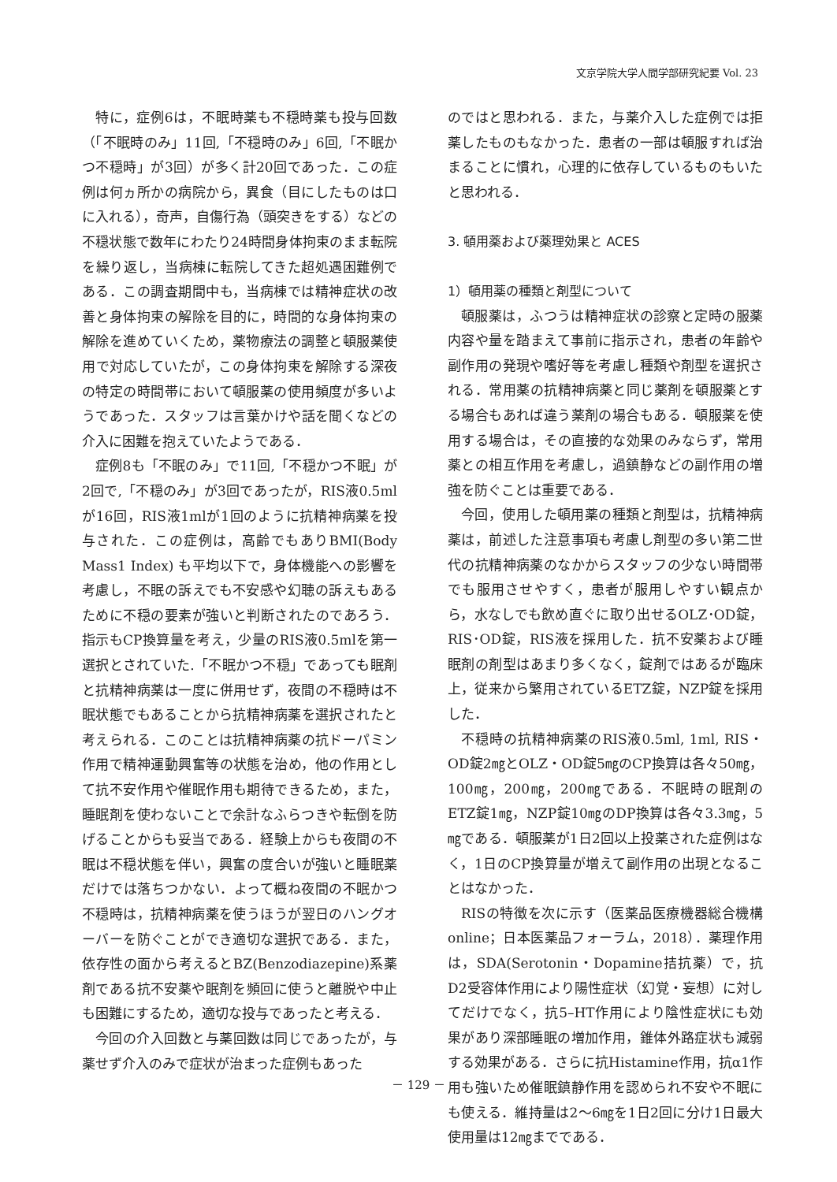文京学院大学人間学部研究紀要 Vol. 23
特に，症例6は，不眠時薬も不穏時薬も投与回数（「不眠時のみ」11回,「不穏時のみ」6回,「不眠かつ不穏時」が3回）が多く計20回であった．この症例は何ヵ所かの病院から，異食（目にしたものは口に入れる），奇声，自傷行為（頭突きをする）などの不穏状態で数年にわたり24時間身体拘束のまま転院を繰り返し，当病棟に転院してきた超処遇困難例である．この調査期間中も，当病棟では精神症状の改善と身体拘束の解除を目的に，時間的な身体拘束の解除を進めていくため，薬物療法の調整と頓服薬使用で対応していたが，この身体拘束を解除する深夜の特定の時間帯において頓服薬の使用頻度が多いようであった．スタッフは言葉かけや話を聞くなどの介入に困難を抱えていたようである．
症例8も「不眠のみ」で11回,「不穏かつ不眠」が2回で,「不穏のみ」が3回であったが，RIS液0.5mlが16回，RIS液1mlが1回のように抗精神病薬を投与された．この症例は，高齢でもありBMI(Body Mass1 Index) も平均以下で，身体機能への影響を考慮し，不眠の訴えでも不安感や幻聴の訴えもあるために不穏の要素が強いと判断されたのであろう．指示もCP換算量を考え，少量のRIS液0.5mlを第一選択とされていた.「不眠かつ不穏」であっても眠剤と抗精神病薬は一度に併用せず，夜間の不穏時は不眠状態でもあることから抗精神病薬を選択されたと考えられる．このことは抗精神病薬の抗ドーパミン作用で精神運動興奮等の状態を治め，他の作用として抗不安作用や催眠作用も期待できるため，また，睡眠剤を使わないことで余計なふらつきや転倒を防げることからも妥当である．経験上からも夜間の不眠は不穏状態を伴い，興奮の度合いが強いと睡眠薬だけでは落ちつかない．よって概ね夜間の不眠かつ不穏時は，抗精神病薬を使うほうが翌日のハングオーバーを防ぐことができ適切な選択である．また，依存性の面から考えるとBZ(Benzodiazepine)系薬剤である抗不安薬や眠剤を頻回に使うと離脱や中止も困難にするため，適切な投与であったと考える．
今回の介入回数と与薬回数は同じであったが，与薬せず介入のみで症状が治まった症例もあった
のではと思われる．また，与薬介入した症例では拒薬したものもなかった．患者の一部は頓服すれば治まることに慣れ，心理的に依存しているものもいたと思われる．
3. 頓用薬および薬理効果と ACES
1）頓用薬の種類と剤型について
頓服薬は，ふつうは精神症状の診察と定時の服薬内容や量を踏まえて事前に指示され，患者の年齢や副作用の発現や嗜好等を考慮し種類や剤型を選択される．常用薬の抗精神病薬と同じ薬剤を頓服薬とする場合もあれば違う薬剤の場合もある．頓服薬を使用する場合は，その直接的な効果のみならず，常用薬との相互作用を考慮し，過鎮静などの副作用の増強を防ぐことは重要である．
今回，使用した頓用薬の種類と剤型は，抗精神病薬は，前述した注意事項も考慮し剤型の多い第二世代の抗精神病薬のなかからスタッフの少ない時間帯でも服用させやすく，患者が服用しやすい観点から，水なしでも飲め直ぐに取り出せるOLZ･OD錠，RIS･OD錠，RIS液を採用した．抗不安薬および睡眠剤の剤型はあまり多くなく，錠剤ではあるが臨床上，従来から繁用されているETZ錠，NZP錠を採用した．
不穏時の抗精神病薬のRIS液0.5ml, 1ml, RIS・OD錠2㎎とOLZ・OD錠5㎎のCP換算は各々50㎎，100㎎，200㎎，200㎎である．不眠時の眠剤のETZ錠1㎎，NZP錠10㎎のDP換算は各々3.3㎎，5㎎である．頓服薬が1日2回以上投薬された症例はなく，1日のCP換算量が増えて副作用の出現となることはなかった．
RISの特徴を次に示す（医薬品医療機器総合機構online；日本医薬品フォーラム，2018）．薬理作用は，SDA(Serotonin・Dopamine拮抗薬）で，抗D2受容体作用により陽性症状（幻覚・妄想）に対してだけでなく，抗5–HT作用により陰性症状にも効果があり深部睡眠の増加作用，錐体外路症状も減弱する効果がある．さらに抗Histamine作用，抗α1作用も強いため催眠鎮静作用を認められ不安や不眠にも使える．維持量は2～6㎎を1日2回に分け1日最大使用量は12㎎までである．
－ 129 －